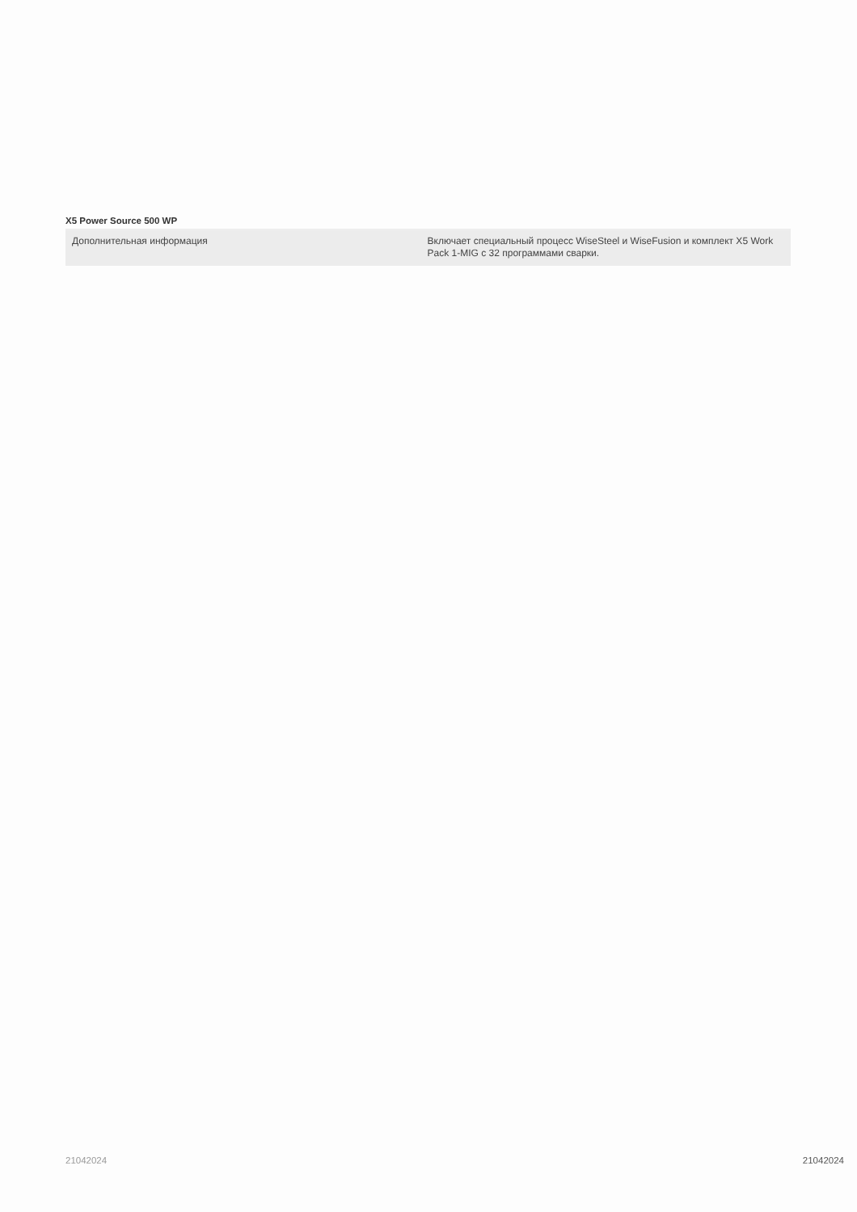X5 Power Source 500 WP
| Дополнительная информация | Включает специальный процесс WiseSteel и WiseFusion и комплект X5 Work Pack 1-MIG с 32 программами сварки. |
21042024 21042024